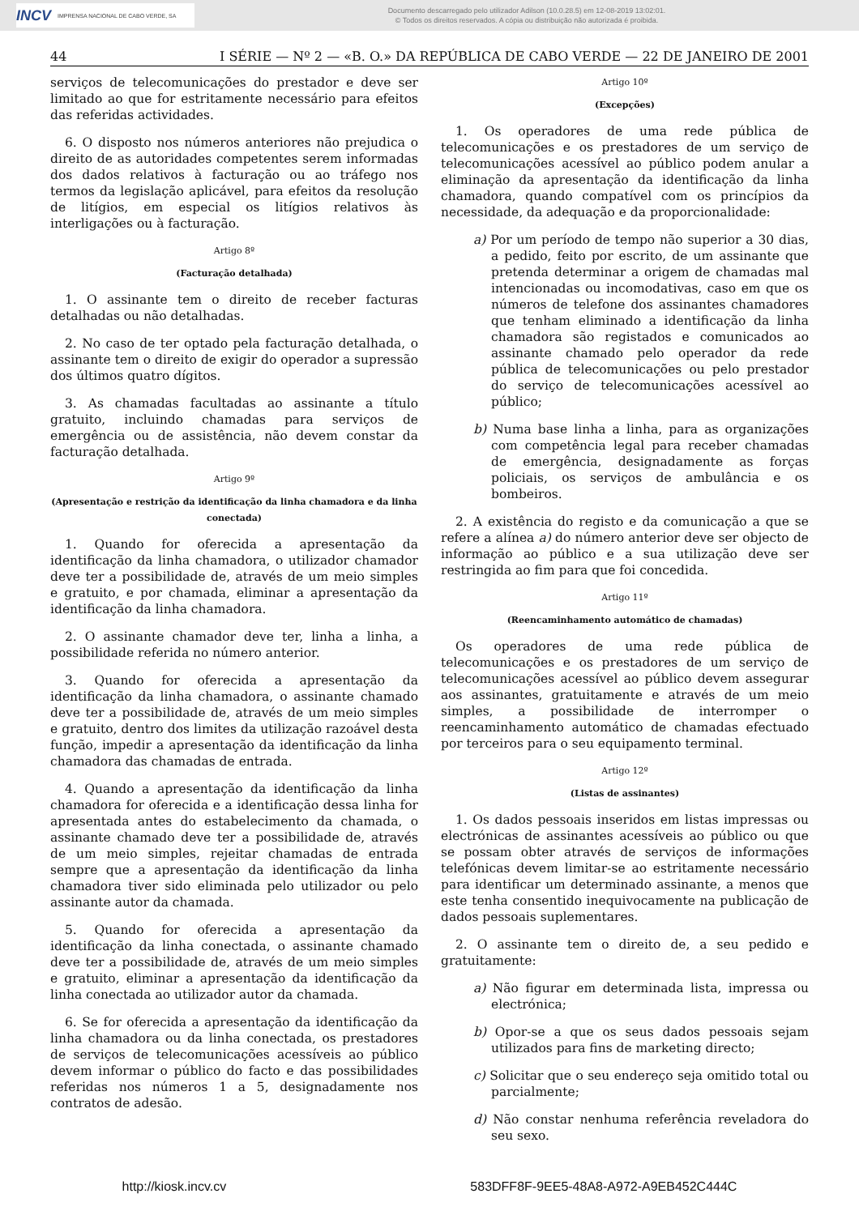INCV IMPRENSA NACIONAL DE CABO VERDE, SA
Documento descarregado pelo utilizador Adilson (10.0.28.5) em 12-08-2019 13:02:01.
© Todos os direitos reservados. A cópia ou distribuição não autorizada é proibida.
44 I SÉRIE — Nº 2 — «B. O.» DA REPÚBLICA DE CABO VERDE — 22 DE JANEIRO DE 2001
serviços de telecomunicações do prestador e deve ser limitado ao que for estritamente necessário para efeitos das referidas actividades.
6. O disposto nos números anteriores não prejudica o direito de as autoridades competentes serem informadas dos dados relativos à facturação ou ao tráfego nos termos da legislação aplicável, para efeitos da resolução de litígios, em especial os litígios relativos às interligações ou à facturação.
Artigo 8º
(Facturação detalhada)
1. O assinante tem o direito de receber facturas detalhadas ou não detalhadas.
2. No caso de ter optado pela facturação detalhada, o assinante tem o direito de exigir do operador a supressão dos últimos quatro dígitos.
3. As chamadas facultadas ao assinante a título gratuito, incluindo chamadas para serviços de emergência ou de assistência, não devem constar da facturação detalhada.
Artigo 9º
(Apresentação e restrição da identificação da linha chamadora e da linha conectada)
1. Quando for oferecida a apresentação da identificação da linha chamadora, o utilizador chamador deve ter a possibilidade de, através de um meio simples e gratuito, e por chamada, eliminar a apresentação da identificação da linha chamadora.
2. O assinante chamador deve ter, linha a linha, a possibilidade referida no número anterior.
3. Quando for oferecida a apresentação da identificação da linha chamadora, o assinante chamado deve ter a possibilidade de, através de um meio simples e gratuito, dentro dos limites da utilização razoável desta função, impedir a apresentação da identificação da linha chamadora das chamadas de entrada.
4. Quando a apresentação da identificação da linha chamadora for oferecida e a identificação dessa linha for apresentada antes do estabelecimento da chamada, o assinante chamado deve ter a possibilidade de, através de um meio simples, rejeitar chamadas de entrada sempre que a apresentação da identificação da linha chamadora tiver sido eliminada pelo utilizador ou pelo assinante autor da chamada.
5. Quando for oferecida a apresentação da identificação da linha conectada, o assinante chamado deve ter a possibilidade de, através de um meio simples e gratuito, eliminar a apresentação da identificação da linha conectada ao utilizador autor da chamada.
6. Se for oferecida a apresentação da identificação da linha chamadora ou da linha conectada, os prestadores de serviços de telecomunicações acessíveis ao público devem informar o público do facto e das possibilidades referidas nos números 1 a 5, designadamente nos contratos de adesão.
Artigo 10º
(Excepções)
1. Os operadores de uma rede pública de telecomunicações e os prestadores de um serviço de telecomunicações acessível ao público podem anular a eliminação da apresentação da identificação da linha chamadora, quando compatível com os princípios da necessidade, da adequação e da proporcionalidade:
a) Por um período de tempo não superior a 30 dias, a pedido, feito por escrito, de um assinante que pretenda determinar a origem de chamadas mal intencionadas ou incomodativas, caso em que os números de telefone dos assinantes chamadores que tenham eliminado a identificação da linha chamadora são registados e comunicados ao assinante chamado pelo operador da rede pública de telecomunicações ou pelo prestador do serviço de telecomunicações acessível ao público;
b) Numa base linha a linha, para as organizações com competência legal para receber chamadas de emergência, designadamente as forças policiais, os serviços de ambulância e os bombeiros.
2. A existência do registo e da comunicação a que se refere a alínea a) do número anterior deve ser objecto de informação ao público e a sua utilização deve ser restringida ao fim para que foi concedida.
Artigo 11º
(Reencaminhamento automático de chamadas)
Os operadores de uma rede pública de telecomunicações e os prestadores de um serviço de telecomunicações acessível ao público devem assegurar aos assinantes, gratuitamente e através de um meio simples, a possibilidade de interromper o reencaminhamento automático de chamadas efectuado por terceiros para o seu equipamento terminal.
Artigo 12º
(Listas de assinantes)
1. Os dados pessoais inseridos em listas impressas ou electrónicas de assinantes acessíveis ao público ou que se possam obter através de serviços de informações telefónicas devem limitar-se ao estritamente necessário para identificar um determinado assinante, a menos que este tenha consentido inequivocamente na publicação de dados pessoais suplementares.
2. O assinante tem o direito de, a seu pedido e gratuitamente:
a) Não figurar em determinada lista, impressa ou electrónica;
b) Opor-se a que os seus dados pessoais sejam utilizados para fins de marketing directo;
c) Solicitar que o seu endereço seja omitido total ou parcialmente;
d) Não constar nenhuma referência reveladora do seu sexo.
http://kiosk.incv.cv 583DFF8F-9EE5-48A8-A972-A9EB452C444C